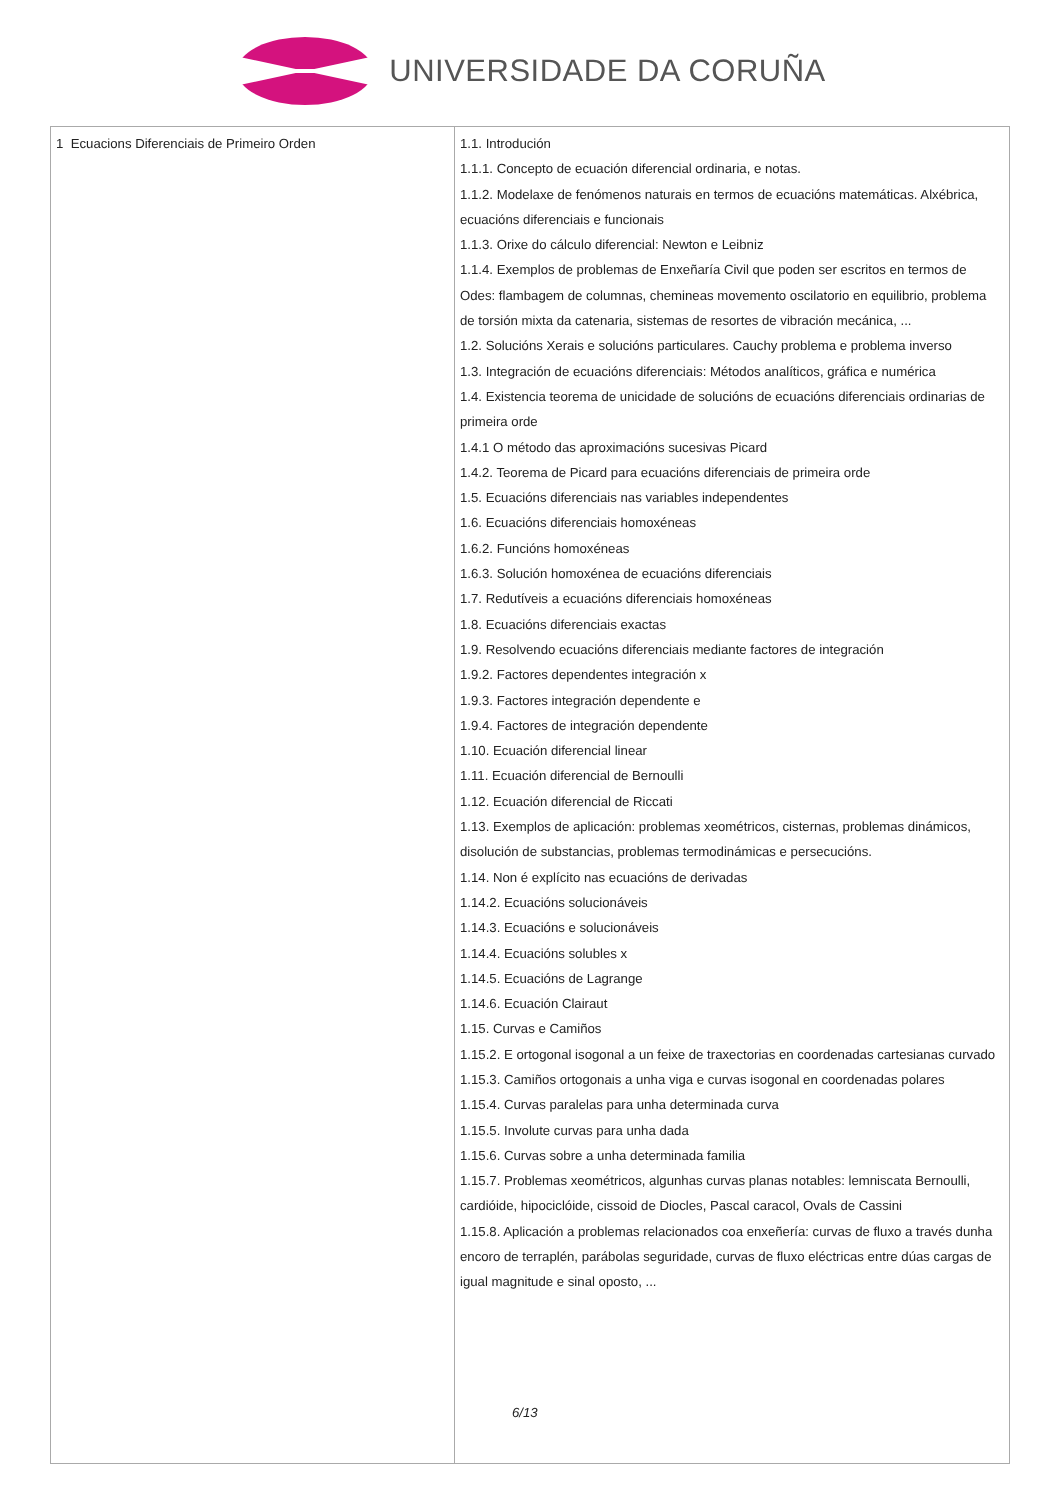UNIVERSIDADE DA CORUÑA
| 1 Ecuacions Diferenciais de Primeiro Orden | 1.1. Introdución 1.1.1. Concepto de ecuación diferencial ordinaria, e notas. 1.1.2. Modelaxe de fenómenos naturais en termos de ecuacións matemáticas. Alxébrica, ecuacións diferenciais e funcionais 1.1.3. Orixe do cálculo diferencial: Newton e Leibniz 1.1.4. Exemplos de problemas de Enxeñaría Civil que poden ser escritos en termos de Odes: flambagem de columnas, chemineas movemento oscilatorio en equilibrio, problema de torsión mixta da catenaria, sistemas de resortes de vibración mecánica, ... 1.2. Solucións Xerais e solucións particulares. Cauchy problema e problema inverso 1.3. Integración de ecuacións diferenciais: Métodos analíticos, gráfica e numérica 1.4. Existencia teorema de unicidade de solucións de ecuacións diferenciais ordinarias de primeira orde 1.4.1 O método das aproximacións sucesivas Picard 1.4.2. Teorema de Picard para ecuacións diferenciais de primeira orde 1.5. Ecuacións diferenciais nas variables independentes 1.6. Ecuacións diferenciais homoxéneas 1.6.2. Funcións homoxéneas 1.6.3. Solución homoxénea de ecuacións diferenciais 1.7. Redutíveis a ecuacións diferenciais homoxéneas 1.8. Ecuacións diferenciais exactas 1.9. Resolvendo ecuacións diferenciais mediante factores de integración 1.9.2. Factores dependentes integración x 1.9.3. Factores integración dependente e 1.9.4. Factores de integración dependente 1.10. Ecuación diferencial linear 1.11. Ecuación diferencial de Bernoulli 1.12. Ecuación diferencial de Riccati 1.13. Exemplos de aplicación: problemas xeométricos, cisternas, problemas dinámicos, disolución de substancias, problemas termodinámicas e persecucións. 1.14. Non é explícito nas ecuacións de derivadas 1.14.2. Ecuacións solucionáveis 1.14.3. Ecuacións e solucionáveis 1.14.4. Ecuacións solubles x 1.14.5. Ecuacións de Lagrange 1.14.6. Ecuación Clairaut 1.15. Curvas e Camiños 1.15.2. E ortogonal isogonal a un feixe de traxectorias en coordenadas cartesianas curvado 1.15.3. Camiños ortogonais a unha viga e curvas isogonal en coordenadas polares 1.15.4. Curvas paralelas para unha determinada curva 1.15.5. Involute curvas para unha dada 1.15.6. Curvas sobre a unha determinada familia 1.15.7. Problemas xeométricos, algunhas curvas planas notables: lemniscata Bernoulli, cardióide, hipociclóide, cissoid de Diocles, Pascal caracol, Ovals de Cassini 1.15.8. Aplicación a problemas relacionados coa enxeñería: curvas de fluxo a través dunha encoro de terraplén, parábolas seguridade, curvas de fluxo eléctricas entre dúas cargas de igual magnitude e sinal oposto, ... 6/13 |